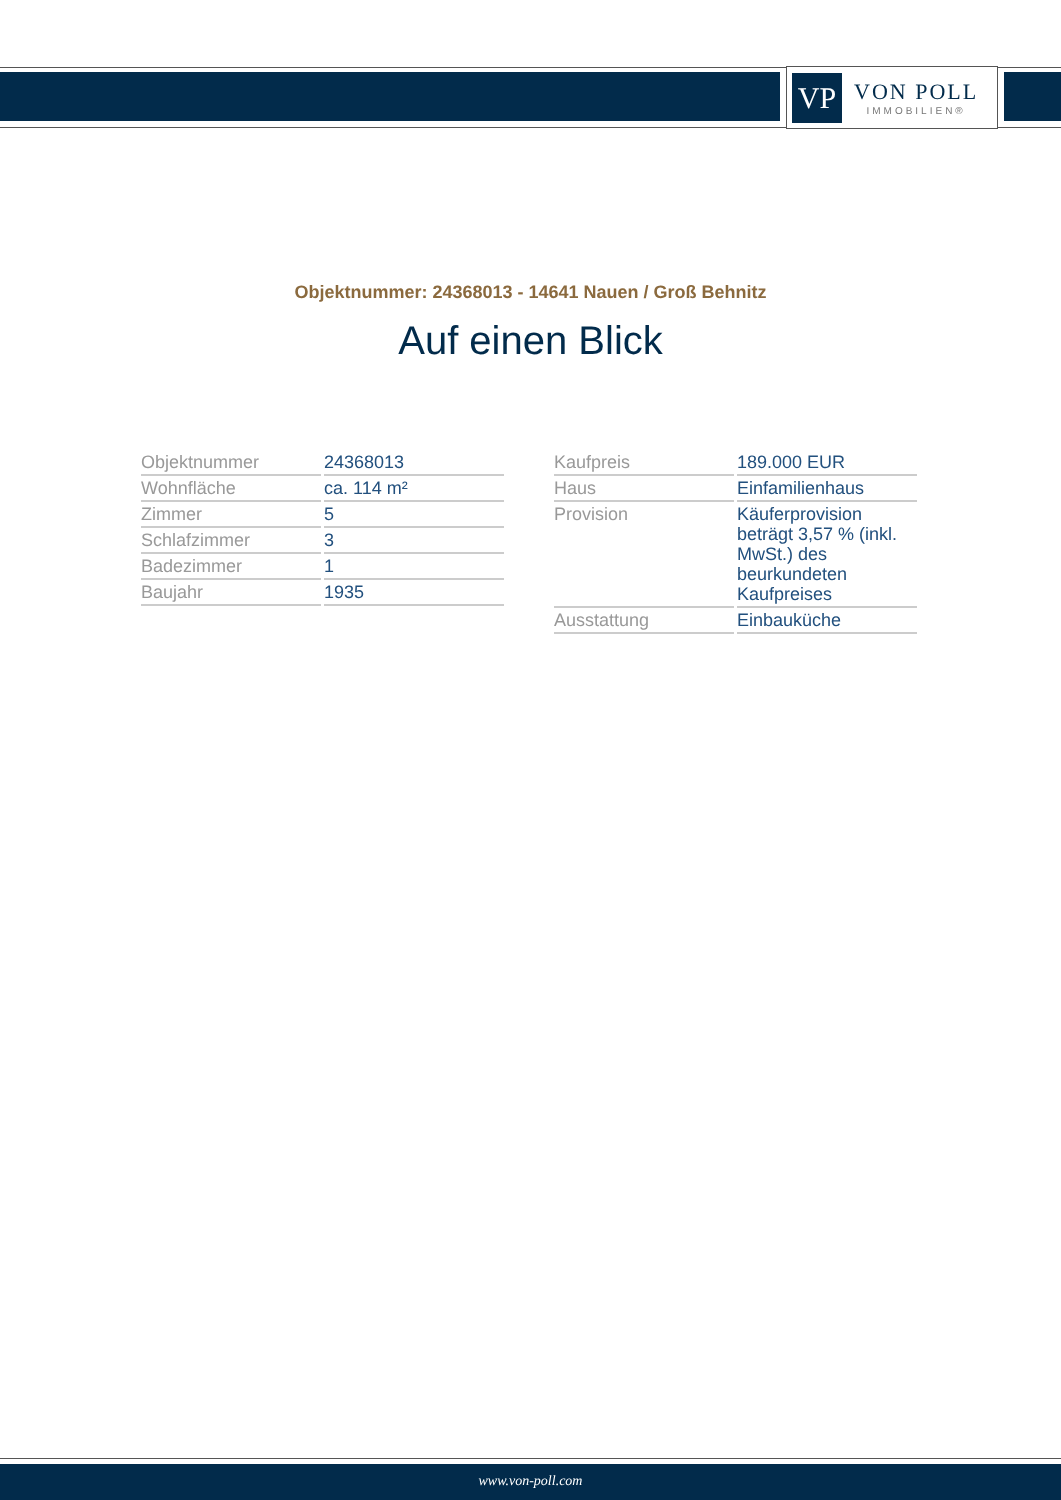VP
VON POLL
IMMOBILIEN®
Objektnummer: 24368013 - 14641 Nauen / Groß Behnitz
Auf einen Blick
| Objektnummer | 24368013 |
| Wohnfläche | ca. 114 m² |
| Zimmer | 5 |
| Schlafzimmer | 3 |
| Badezimmer | 1 |
| Baujahr | 1935 |
| Kaufpreis | 189.000 EUR |
| Haus | Einfamilienhaus |
| Provision | Käuferprovision beträgt 3,57 % (inkl. MwSt.) des beurkundeten Kaufpreises |
| Ausstattung | Einbauküche |
www.von-poll.com